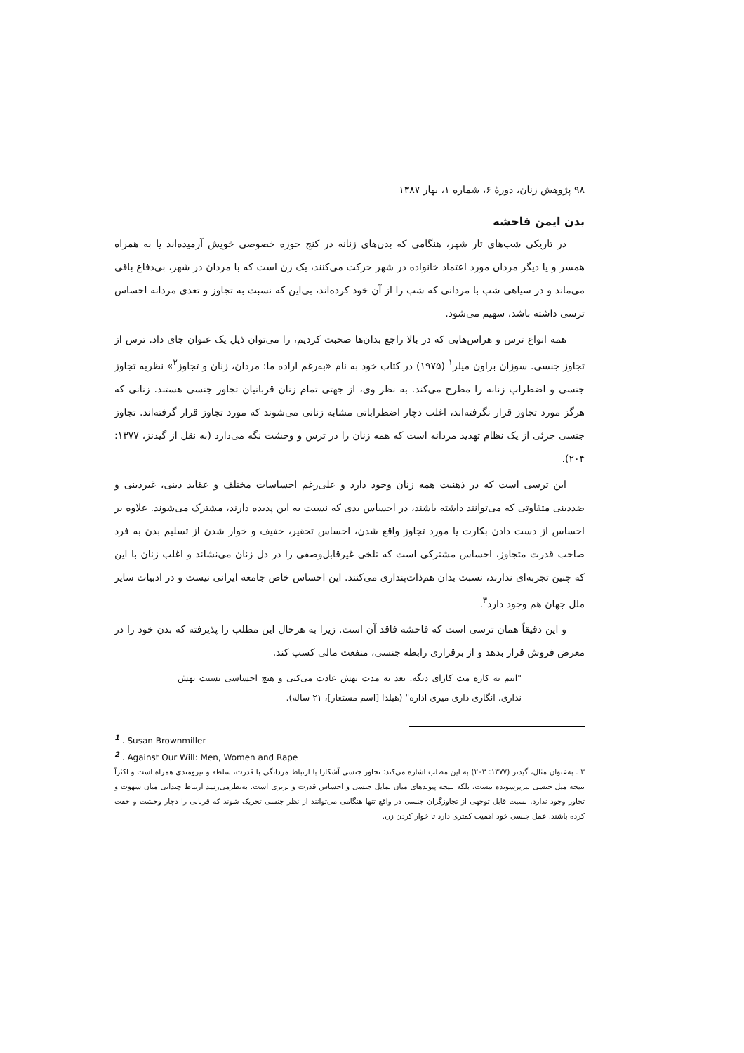۹۸ پژوهش زنان، دورهٔ ۶، شماره ۱، بهار ۱۳۸۷
بدن ایمن فاحشه
در تاریکی شب‌های تار شهر، هنگامی که بدن‌های زنانه در کنج حوزه خصوصی خویش آرمیده‌اند یا به همراه همسر و یا دیگر مردان مورد اعتماد خانواده در شهر حرکت می‌کنند، یک زن است که با مردان در شهر، بی‌دفاع باقی می‌ماند و در سیاهی شب با مردانی که شب را از آن خود کرده‌اند، بی‌این که نسبت به تجاوز و تعدی مردانه احساس ترسی داشته باشد، سهیم می‌شود.
همه انواع ترس و هراس‌هایی که در بالا راجع بدان‌ها صحبت کردیم، را می‌توان ذیل یک عنوان جای داد. ترس از تجاوز جنسی. سوزان براون میلر<sup>۱</sup> (۱۹۷۵) در کتاب خود به نام «به‌رغم اراده ما: مردان، زنان و تجاوز<sup>۲</sup>» نظریه تجاوز جنسی و اضطراب زنانه را مطرح می‌کند. به نظر وی، از جهتی تمام زنان قربانیان تجاوز جنسی هستند. زنانی که هرگز مورد تجاوز قرار نگرفته‌اند، اغلب دچار اضطراباتی مشابه زنانی می‌شوند که مورد تجاوز قرار گرفته‌اند. تجاوز جنسی جزئی از یک نظام تهدید مردانه است که همه زنان را در ترس و وحشت نگه می‌دارد (به نقل از گیدنز، ۱۳۷۷: ۲۰۴).
این ترسی است که در ذهنیت همه زنان وجود دارد و علی‌رغم احساسات مختلف و عقاید دینی، غیردینی و ضددینی متفاوتی که می‌توانند داشته باشند، در احساس بدی که نسبت به این پدیده دارند، مشترک می‌شوند. علاوه بر احساس از دست دادن بکارت یا مورد تجاوز واقع شدن، احساس تحقیر، خفیف و خوار شدن از تسلیم بدن به فرد صاحب قدرت متجاوز، احساس مشترکی است که تلخی غیرقابل‌وصفی را در دل زنان می‌نشاند و اغلب زنان با این که چنین تجربه‌ای ندارند، نسبت بدان هم‌ذات‌پنداری می‌کنند. این احساس خاص جامعه ایرانی نیست و در ادبیات سایر ملل جهان هم وجود دارد<sup>۳</sup>.
و این دقیقاً همان ترسی است که فاحشه فاقد آن است. زیرا به هرحال این مطلب را پذیرفته که بدن خود را در معرض فروش قرار بدهد و از برقراری رابطه جنسی، منفعت مالی کسب کند.
"اینم یه کاره مث کارای دیگه. بعد یه مدت بهش عادت می‌کنی و هیچ احساسی نسبت بهش نداری. انگاری داری میری اداره" (هیلدا [اسم مستعار]، ۲۱ ساله).
<sup>1</sup> . Susan Brownmiller
<sup>2</sup> . Against Our Will: Men, Women and Rape
۳ . به‌عنوان مثال، گیدنز (۱۳۷۷: ۲۰۳) به این مطلب اشاره می‌کند: تجاوز جنسی آشکارا با ارتباط مردانگی با قدرت، سلطه و نیرومندی همراه است و اکثراً نتیجه میل جنسی لبریزشونده نیست، بلکه نتیجه پیوندهای میان تمایل جنسی و احساس قدرت و برتری است. به‌نظرمی‌رسد ارتباط چندانی میان شهوت و تجاوز وجود ندارد. نسبت قابل توجهی از تجاوزگران جنسی در واقع تنها هنگامی می‌توانند از نظر جنسی تحریک شوند که قربانی را دچار وحشت و خفت کرده باشند. عمل جنسی خود اهمیت کمتری دارد تا خوار کردن زن.